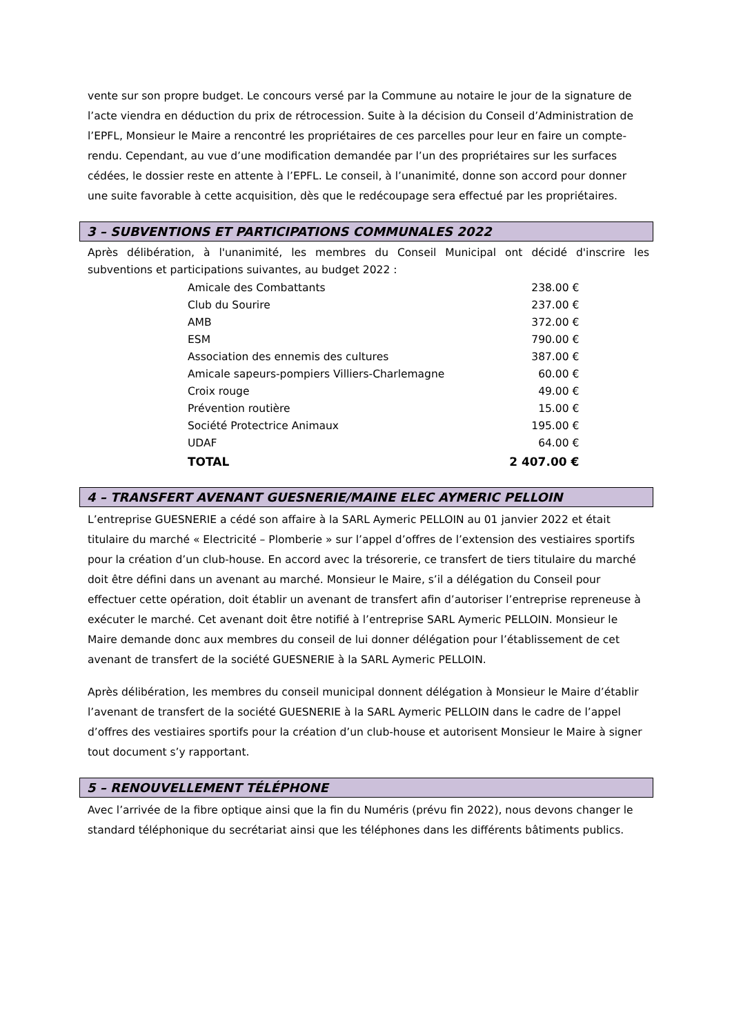vente sur son propre budget. Le concours versé par la Commune au notaire le jour de la signature de l’acte viendra en déduction du prix de rétrocession. Suite à la décision du Conseil d’Administration de l’EPFL, Monsieur le Maire a rencontré les propriétaires de ces parcelles pour leur en faire un compte-rendu. Cependant, au vue d’une modification demandée par l’un des propriétaires sur les surfaces cédées, le dossier reste en attente à l’EPFL. Le conseil, à l’unanimité, donne son accord pour donner une suite favorable à cette acquisition, dès que le redécoupage sera effectué par les propriétaires.
3 – SUBVENTIONS ET PARTICIPATIONS COMMUNALES 2022
Après délibération, à l'unanimité, les membres du Conseil Municipal ont décidé d'inscrire les subventions et participations suivantes, au budget 2022 :
| Amicale des Combattants | 238.00 € |
| Club du Sourire | 237.00 € |
| AMB | 372.00 € |
| ESM | 790.00 € |
| Association des ennemis des cultures | 387.00 € |
| Amicale sapeurs-pompiers Villiers-Charlemagne | 60.00 € |
| Croix rouge | 49.00 € |
| Prévention routière | 15.00 € |
| Société Protectrice Animaux | 195.00 € |
| UDAF | 64.00 € |
| TOTAL | 2 407.00 € |
4 – TRANSFERT AVENANT GUESNERIE/MAINE ELEC AYMERIC PELLOIN
L’entreprise GUESNERIE a cédé son affaire à la SARL Aymeric PELLOIN au 01 janvier 2022 et était titulaire du marché « Electricité – Plomberie » sur l’appel d’offres de l’extension des vestiaires sportifs pour la création d’un club-house. En accord avec la trésorerie, ce transfert de tiers titulaire du marché doit être défini dans un avenant au marché. Monsieur le Maire, s’il a délégation du Conseil pour effectuer cette opération, doit établir un avenant de transfert afin d’autoriser l’entreprise repreneuse à exécuter le marché. Cet avenant doit être notifié à l’entreprise SARL Aymeric PELLOIN. Monsieur le Maire demande donc aux membres du conseil de lui donner délégation pour l’établissement de cet avenant de transfert de la société GUESNERIE à la SARL Aymeric PELLOIN.
Après délibération, les membres du conseil municipal donnent délégation à Monsieur le Maire d’établir l’avenant de transfert de la société GUESNERIE à la SARL Aymeric PELLOIN dans le cadre de l’appel d’offres des vestiaires sportifs pour la création d’un club-house et autorisent Monsieur le Maire à signer tout document s’y rapportant.
5 – RENOUVELLEMENT TÉLÉPHONE
Avec l’arrivée de la fibre optique ainsi que la fin du Numéris (prévu fin 2022), nous devons changer le standard téléphonique du secrétariat ainsi que les téléphones dans les différents bâtiments publics.